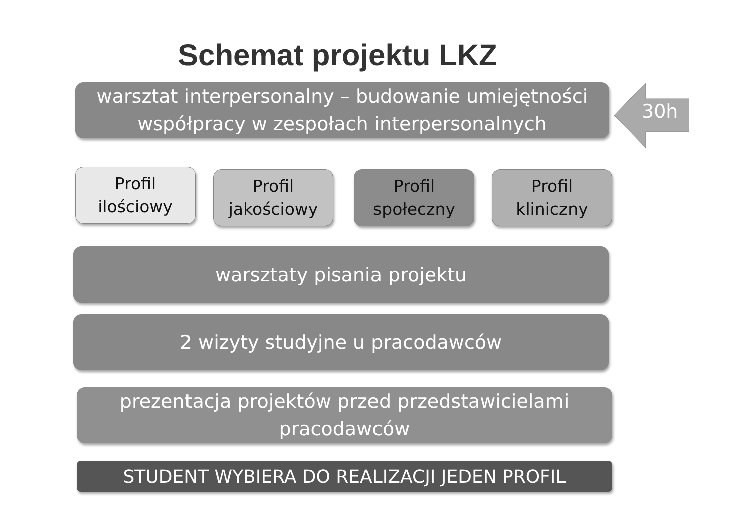Schemat projektu LKZ
warsztat interpersonalny – budowanie umiejętności
współpracy w zespołach interpersonalnych
30h
Profil
ilościowy
Profil
jakościowy
Profil
społeczny
Profil
kliniczny
warsztaty pisania projektu
2 wizyty studyjne u pracodawców
prezentacja projektów przed przedstawicielami
pracodawców
STUDENT WYBIERA DO REALIZACJI JEDEN PROFIL